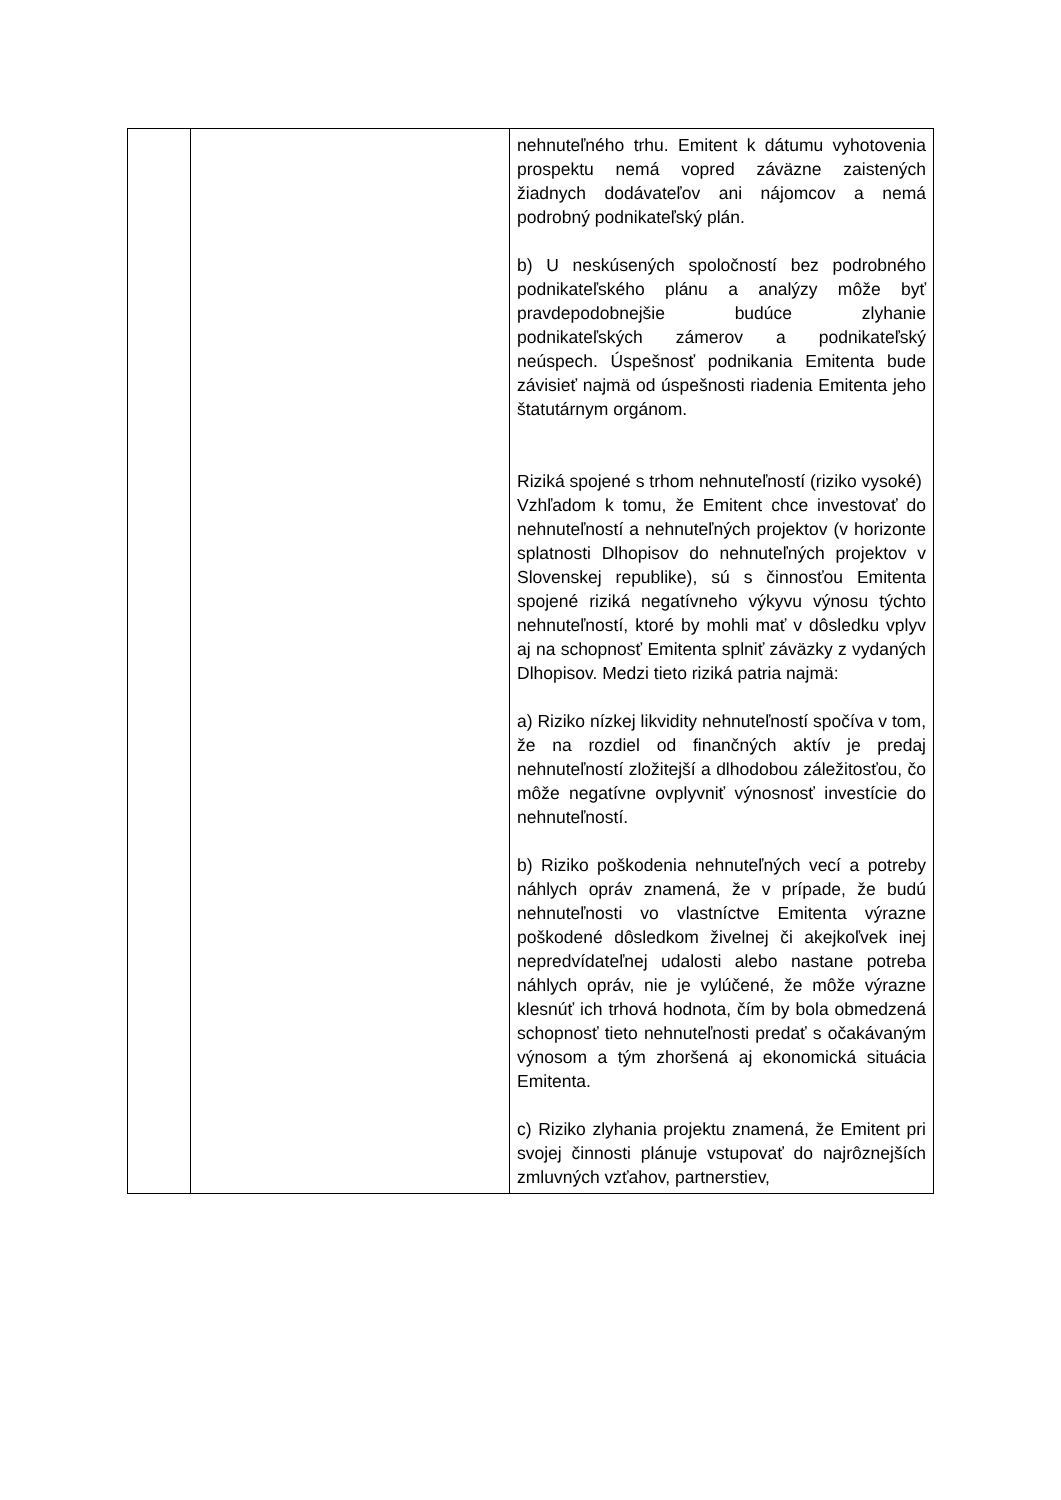| | | nehnuteľného trhu. Emitent k dátumu vyhotovenia prospektu nemá vopred záväzne zaistených žiadnych dodávateľov ani nájomcov a nemá podrobný podnikateľský plán. b) U neskúsených spoločností bez podrobného podnikateľského plánu a analýzy môže byť pravdepodobnejšie budúce zlyhanie podnikateľských zámerov a podnikateľský neúspech. Úspešnosť podnikania Emitenta bude závisieť najmä od úspešnosti riadenia Emitenta jeho štatutárnym orgánom. Riziká spojené s trhom nehnuteľností (riziko vysoké) Vzhľadom k tomu, že Emitent chce investovať do nehnuteľností a nehnuteľných projektov (v horizonte splatnosti Dlhopisov do nehnuteľných projektov v Slovenskej republike), sú s činnosťou Emitenta spojené riziká negatívneho výkyvu výnosu týchto nehnuteľností, ktoré by mohli mať v dôsledku vplyv aj na schopnosť Emitenta splniť záväzky z vydaných Dlhopisov. Medzi tieto riziká patria najmä: a) Riziko nízkej likvidity nehnuteľností spočíva v tom, že na rozdiel od finančných aktív je predaj nehnuteľností zložitejší a dlhodobou záležitosťou, čo môže negatívne ovplyvniť výnosnosť investície do nehnuteľností. b) Riziko poškodenia nehnuteľných vecí a potreby náhlych opráv znamená, že v prípade, že budú nehnuteľnosti vo vlastníctve Emitenta výrazne poškodené dôsledkom živelnej či akejkoľvek inej nepredvídateľnej udalosti alebo nastane potreba náhlych opráv, nie je vylúčené, že môže výrazne klesnúť ich trhová hodnota, čím by bola obmedzená schopnosť tieto nehnuteľnosti predať s očakávaným výnosom a tým zhoršená aj ekonomická situácia Emitenta. c) Riziko zlyhania projektu znamená, že Emitent pri svojej činnosti plánuje vstupovať do najrôznejších zmluvných vzťahov, partnerstiev, |